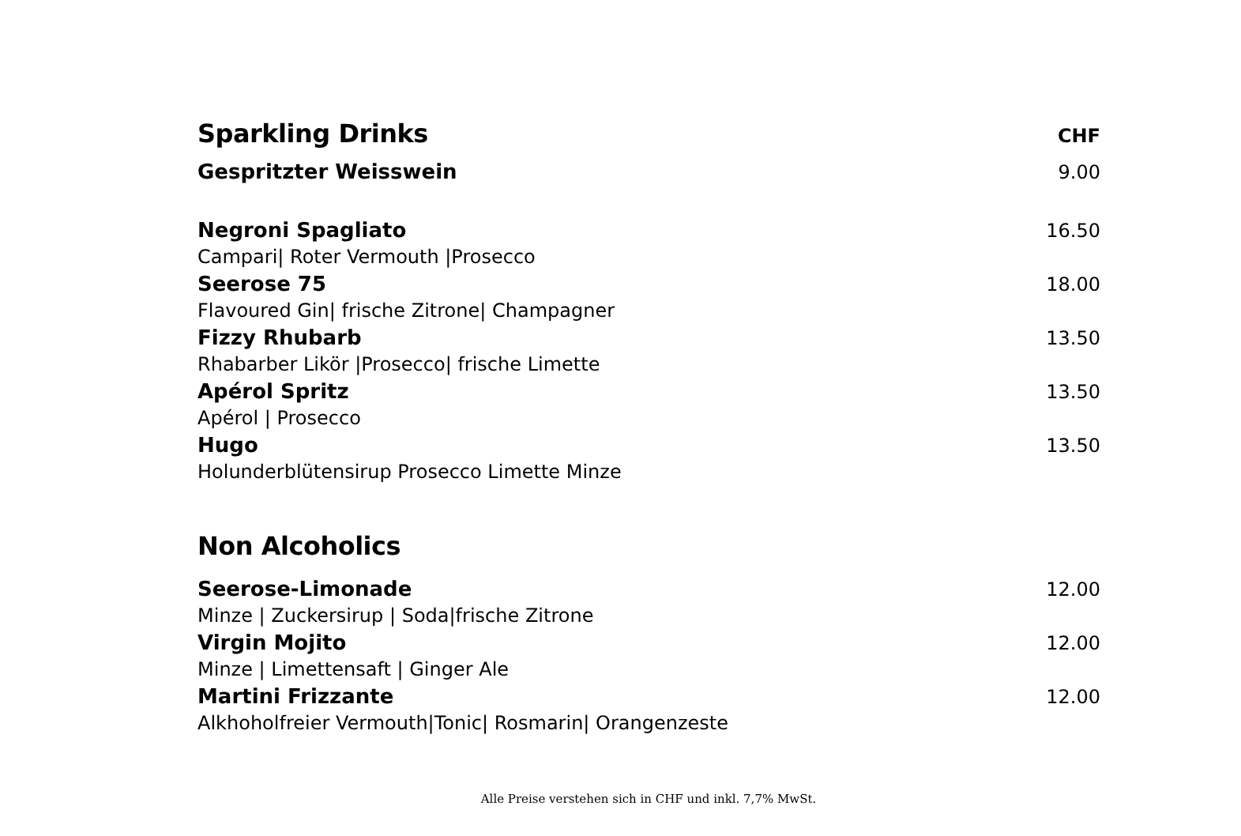Sparkling Drinks
CHF
Gespritzter Weisswein 9.00
Negroni Spagliato 16.50
Campari| Roter Vermouth |Prosecco
Seerose 75 18.00
Flavoured Gin| frische Zitrone| Champagner
Fizzy Rhubarb 13.50
Rhabarber Likör |Prosecco| frische Limette
Apérol Spritz 13.50
Apérol | Prosecco
Hugo 13.50
Holunderblütensirup Prosecco Limette Minze
Non Alcoholics
Seerose-Limonade 12.00
Minze | Zuckersirup | Soda|frische Zitrone
Virgin Mojito 12.00
Minze | Limettensaft | Ginger Ale
Martini Frizzante 12.00
Alkhoholfreier Vermouth|Tonic| Rosmarin| Orangenzeste
Alle Preise verstehen sich in CHF und inkl. 7,7% MwSt.